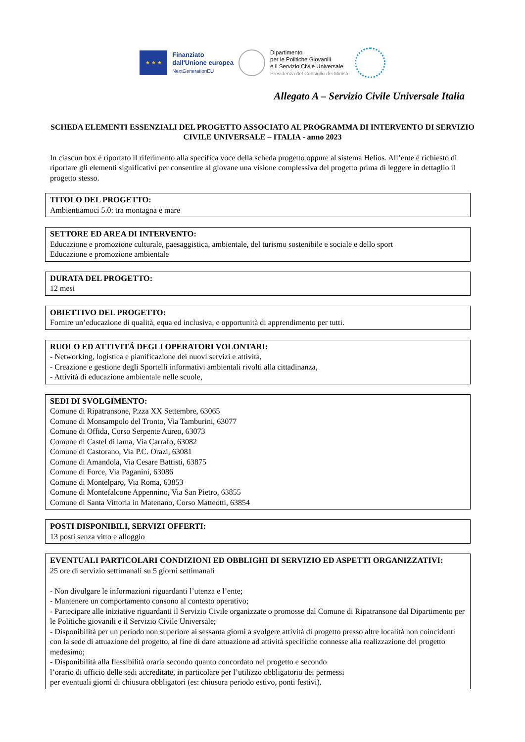★ ★ ★
Finanziato
dall'Unione europea
NextGenerationEU
Dipartimento
per le Politiche Giovanili
e il Servizio Civile Universale
Presidenza del Consiglio dei Ministri
Allegato A – Servizio Civile Universale Italia
SCHEDA ELEMENTI ESSENZIALI DEL PROGETTO ASSOCIATO AL PROGRAMMA DI INTERVENTO DI SERVIZIO CIVILE UNIVERSALE – ITALIA - anno 2023
In ciascun box è riportato il riferimento alla specifica voce della scheda progetto oppure al sistema Helios. All’ente è richiesto di riportare gli elementi significativi per consentire al giovane una visione complessiva del progetto prima di leggere in dettaglio il progetto stesso.
TITOLO DEL PROGETTO:
Ambientiamoci 5.0: tra montagna e mare
SETTORE ED AREA DI INTERVENTO:
Educazione e promozione culturale, paesaggistica, ambientale, del turismo sostenibile e sociale e dello sport
Educazione e promozione ambientale
DURATA DEL PROGETTO:
12 mesi
OBIETTIVO DEL PROGETTO:
Fornire un’educazione di qualità, equa ed inclusiva, e opportunità di apprendimento per tutti.
RUOLO ED ATTIVITÁ DEGLI OPERATORI VOLONTARI:
- Networking, logistica e pianificazione dei nuovi servizi e attività,
- Creazione e gestione degli Sportelli informativi ambientali rivolti alla cittadinanza,
- Attività di educazione ambientale nelle scuole,
SEDI DI SVOLGIMENTO:
Comune di Ripatransone, P.zza XX Settembre, 63065
Comune di Monsampolo del Tronto, Via Tamburini, 63077
Comune di Offida, Corso Serpente Aureo, 63073
Comune di Castel di lama, Via Carrafo, 63082
Comune di Castorano, Via P.C. Orazi, 63081
Comune di Amandola, Via Cesare Battisti, 63875
Comune di Force, Via Paganini, 63086
Comune di Montelparo, Via Roma, 63853
Comune di Montefalcone Appennino, Via San Pietro, 63855
Comune di Santa Vittoria in Matenano, Corso Matteotti, 63854
POSTI DISPONIBILI, SERVIZI OFFERTI:
13 posti senza vitto e alloggio
EVENTUALI PARTICOLARI CONDIZIONI ED OBBLIGHI DI SERVIZIO ED ASPETTI ORGANIZZATIVI:
25 ore di servizio settimanali su 5 giorni settimanali
- Non divulgare le informazioni riguardanti l’utenza e l’ente;
- Mantenere un comportamento consono al contesto operativo;
- Partecipare alle iniziative riguardanti il Servizio Civile organizzate o promosse dal Comune di Ripatransone dal Dipartimento per le Politiche giovanili e il Servizio Civile Universale;
- Disponibilità per un periodo non superiore ai sessanta giorni a svolgere attività di progetto presso altre località non coincidenti con la sede di attuazione del progetto, al fine di dare attuazione ad attività specifiche connesse alla realizzazione del progetto medesimo;
- Disponibilità alla flessibilità oraria secondo quanto concordato nel progetto e secondo
l’orario di ufficio delle sedi accreditate, in particolare per l’utilizzo obbligatorio dei permessi
per eventuali giorni di chiusura obbligatori (es: chiusura periodo estivo, ponti festivi).